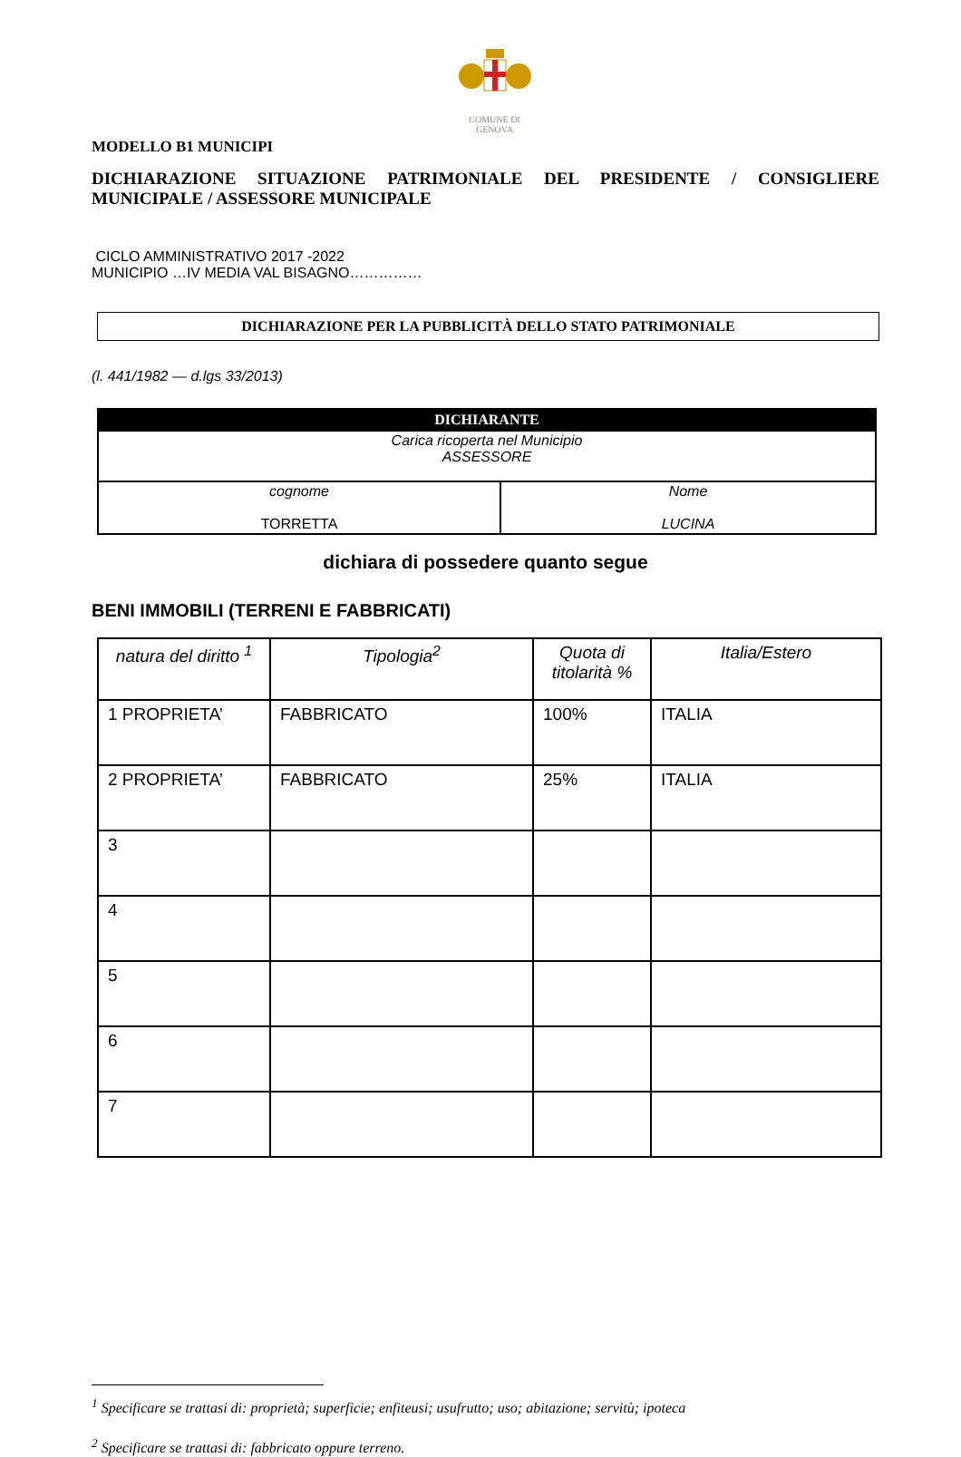COMUNE DI
GENOVA
MODELLO B1 MUNICIPI
DICHIARAZIONE SITUAZIONE PATRIMONIALE DEL PRESIDENTE / CONSIGLIERE MUNICIPALE / ASSESSORE MUNICIPALE
CICLO AMMINISTRATIVO 2017 -2022
MUNICIPIO …IV MEDIA VAL BISAGNO……………
DICHIARAZIONE PER LA PUBBLICITÀ DELLO STATO PATRIMONIALE
(l. 441/1982 — d.lgs 33/2013)
| DICHIARANTE | |
| --- | --- |
| Carica ricoperta nel Municipio ASSESSORE | |
| cognome TORRETTA | Nome LUCINA |
dichiara di possedere quanto segue
BENI IMMOBILI (TERRENI E FABBRICATI)
| natura del diritto <sup>1</sup> | Tipologia<sup>2</sup> | Quota di titolarità % | Italia/Estero |
| --- | --- | --- | --- |
| 1 PROPRIETA’ | FABBRICATO | 100% | ITALIA |
| 2 PROPRIETA’ | FABBRICATO | 25% | ITALIA |
| 3 | | | |
| 4 | | | |
| 5 | | | |
| 6 | | | |
| 7 | | | |
<sup>1</sup> Specificare se trattasi di: proprietà; superficie; enfiteusi; usufrutto; uso; abitazione; servitù; ipoteca
<sup>2</sup> Specificare se trattasi di: fabbricato oppure terreno.